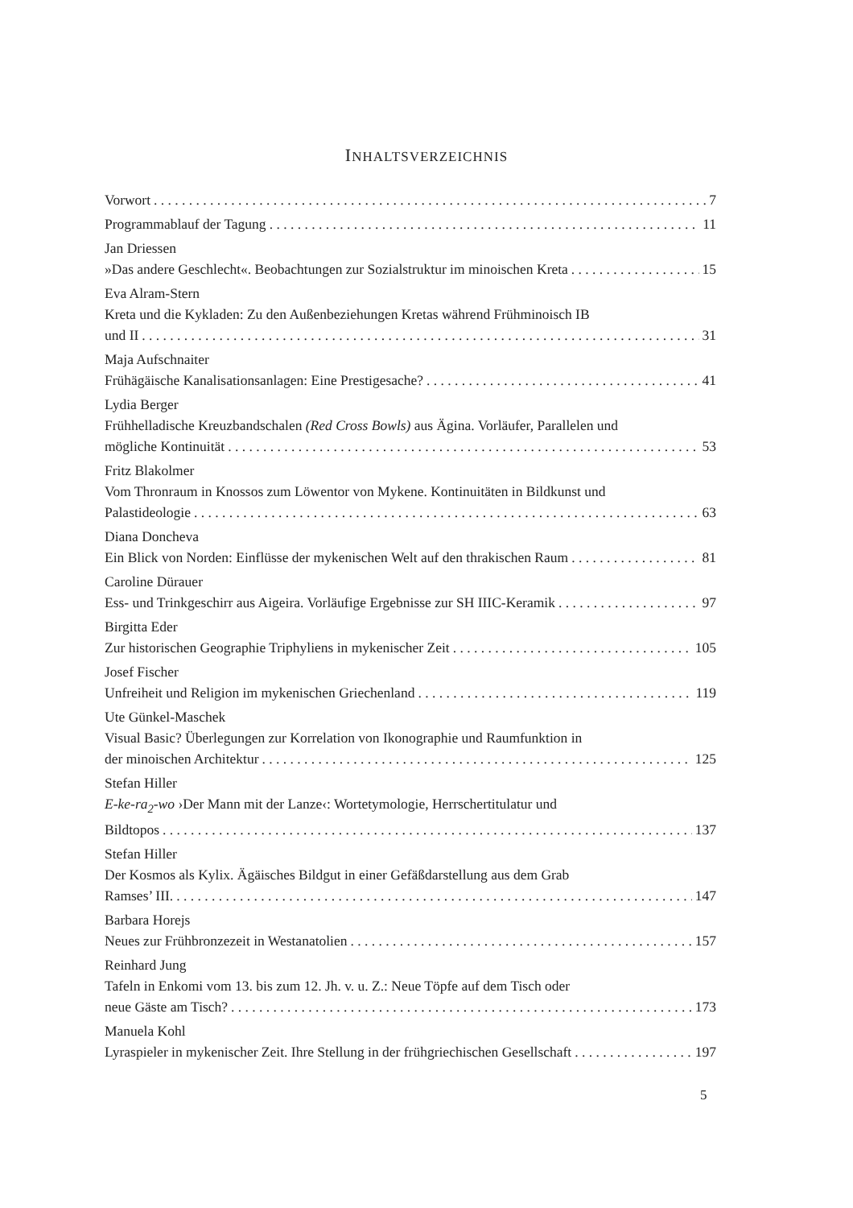INHALTSVERZEICHNIS
Vorwort 7
Programmablauf der Tagung 11
Jan Driessen
»Das andere Geschlecht«. Beobachtungen zur Sozialstruktur im minoischen Kreta 15
Eva Alram-Stern
Kreta und die Kykladen: Zu den Außenbeziehungen Kretas während Frühminoisch IB
und II 31
Maja Aufschnaiter
Frühägäische Kanalisationsanlagen: Eine Prestigesache? 41
Lydia Berger
Frühhelladische Kreuzbandschalen (Red Cross Bowls) aus Ägina. Vorläufer, Parallelen und
mögliche Kontinuität 53
Fritz Blakolmer
Vom Thronraum in Knossos zum Löwentor von Mykene. Kontinuitäten in Bildkunst und
Palastideologie 63
Diana Doncheva
Ein Blick von Norden: Einflüsse der mykenischen Welt auf den thrakischen Raum 81
Caroline Dürauer
Ess- und Trinkgeschirr aus Aigeira. Vorläufige Ergebnisse zur SH IIIC-Keramik 97
Birgitta Eder
Zur historischen Geographie Triphyliens in mykenischer Zeit 105
Josef Fischer
Unfreiheit und Religion im mykenischen Griechenland 119
Ute Günkel-Maschek
Visual Basic? Überlegungen zur Korrelation von Ikonographie und Raumfunktion in
der minoischen Architektur 125
Stefan Hiller
E-ke-ra<sub>2</sub>-wo ›Der Mann mit der Lanze‹: Wortetymologie, Herrschertitulatur und
Bildtopos 137
Stefan Hiller
Der Kosmos als Kylix. Ägäisches Bildgut in einer Gefäßdarstellung aus dem Grab
Ramses’ III. 147
Barbara Horejs
Neues zur Frühbronzezeit in Westanatolien 157
Reinhard Jung
Tafeln in Enkomi vom 13. bis zum 12. Jh. v. u. Z.: Neue Töpfe auf dem Tisch oder
neue Gäste am Tisch? 173
Manuela Kohl
Lyraspieler in mykenischer Zeit. Ihre Stellung in der frühgriechischen Gesellschaft 197
5